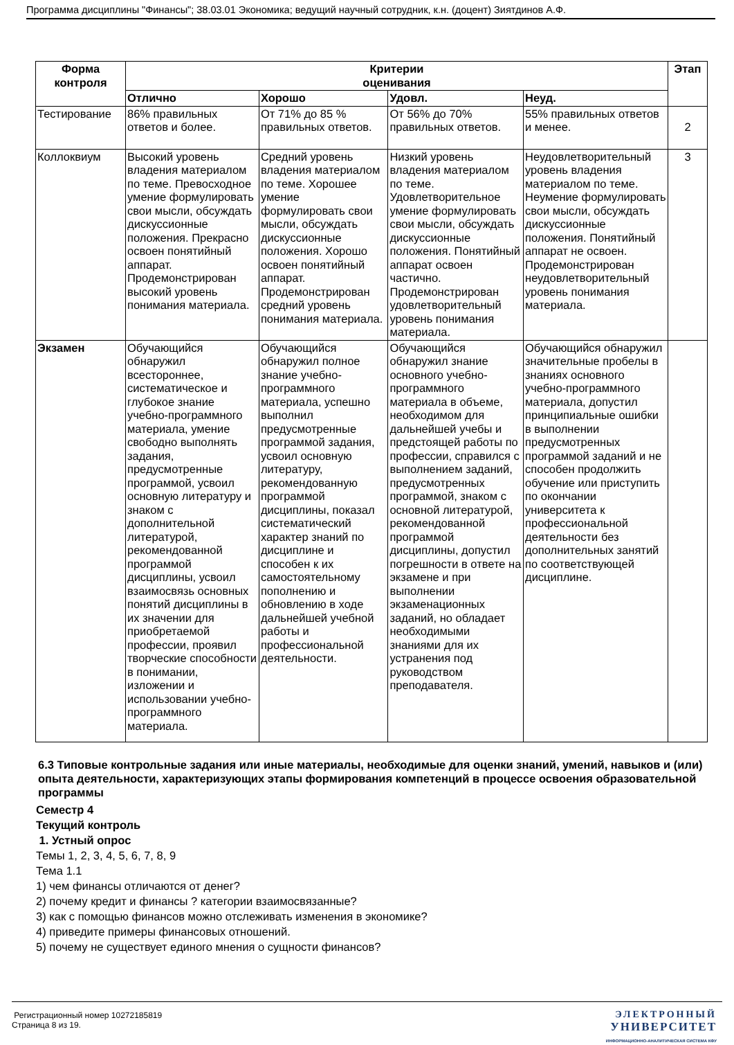Программа дисциплины "Финансы"; 38.03.01 Экономика; ведущий научный сотрудник, к.н. (доцент) Зиятдинов А.Ф.
| Форма контроля | Критерии оценивания | | | | Этап |
| --- | --- | --- | --- | --- | --- |
| | Отлично | Хорошо | Удовл. | Неуд. | |
| Тестирование | 86% правильных ответов и более. | От 71% до 85 % правильных ответов. | От 56% до 70% правильных ответов. | 55% правильных ответов и менее. | 2 |
| Коллоквиум | Высокий уровень владения материалом по теме. Превосходное умение формулировать свои мысли, обсуждать дискуссионные положения. Прекрасно освоен понятийный аппарат. Продемонстрирован высокий уровень понимания материала. | Средний уровень владения материалом по теме. Хорошее умение формулировать свои мысли, обсуждать дискуссионные положения. Хорошо освоен понятийный аппарат. Продемонстрирован средний уровень понимания материала. | Низкий уровень владения материалом по теме. Удовлетворительное умение формулировать свои мысли, обсуждать дискуссионные положения. Понятийный аппарат освоен частично. Продемонстрирован удовлетворительный уровень понимания материала. | Неудовлетворительный уровень владения материалом по теме. Неумение формулировать свои мысли, обсуждать дискуссионные положения. Понятийный аппарат не освоен. Продемонстрирован неудовлетворительный уровень понимания материала. | 3 |
| Экзамен | Обучающийся обнаружил всестороннее, систематическое и глубокое знание учебно-программного материала, умение свободно выполнять задания, предусмотренные программой, усвоил основную литературу и знаком с дополнительной литературой, рекомендованной программой дисциплины, усвоил взаимосвязь основных понятий дисциплины в их значении для приобретаемой профессии, проявил творческие способности в понимании, изложении и использовании учебно-программного материала. | Обучающийся обнаружил полное знание учебно-программного материала, успешно выполнил предусмотренные программой задания, усвоил основную литературу, рекомендованную программой дисциплины, показал систематический характер знаний по дисциплине и способен к их самостоятельному пополнению и обновлению в ходе дальнейшей учебной работы и профессиональной деятельности. | Обучающийся обнаружил знание основного учебно-программного материала в объеме, необходимом для дальнейшей учебы и предстоящей работы по профессии, справился с выполнением заданий, предусмотренных программой, знаком с основной литературой, рекомендованной программой дисциплины, допустил погрешности в ответе на экзамене и при выполнении экзаменационных заданий, но обладает необходимыми знаниями для их устранения под руководством преподавателя. | Обучающийся обнаружил значительные пробелы в знаниях основного учебно-программного материала, допустил принципиальные ошибки в выполнении предусмотренных программой заданий и не способен продолжить обучение или приступить по окончании университета к профессиональной деятельности без дополнительных занятий по соответствующей дисциплине. | |
6.3 Типовые контрольные задания или иные материалы, необходимые для оценки знаний, умений, навыков и (или) опыта деятельности, характеризующих этапы формирования компетенций в процессе освоения образовательной программы
Семестр 4
Текущий контроль
1. Устный опрос
Темы 1, 2, 3, 4, 5, 6, 7, 8, 9
Тема 1.1
1) чем финансы отличаются от денег?
2) почему кредит и финансы ? категории взаимосвязанные?
3) как с помощью финансов можно отслеживать изменения в экономике?
4) приведите примеры финансовых отношений.
5) почему не существует единого мнения о сущности финансов?
Регистрационный номер 10272185819
Страница 8 из 19.
ЭЛЕКТРОННЫЙ
УНИВЕРСИТЕТ
ИНФОРМАЦИОННО-АНАЛИТИЧЕСКАЯ СИСТЕМА КФУ